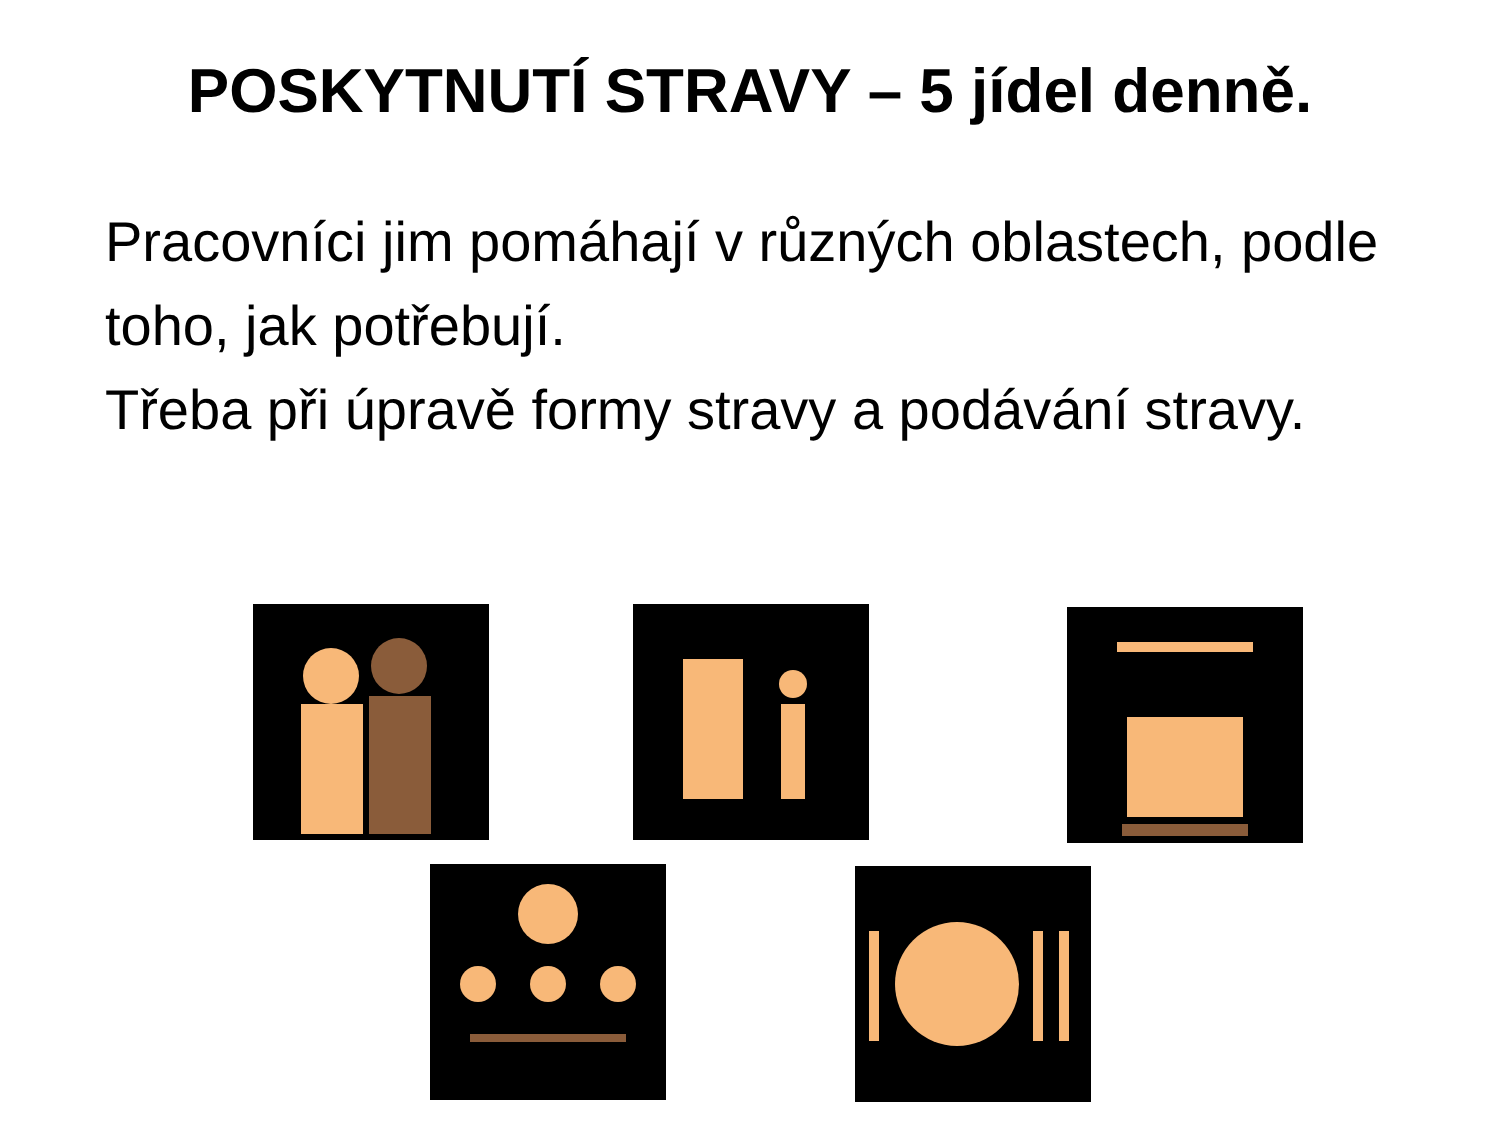POSKYTNUTÍ STRAVY – 5 jídel denně.
Pracovníci jim pomáhají v různých oblastech, podle toho, jak potřebují.
Třeba při úpravě formy stravy a podávání stravy.